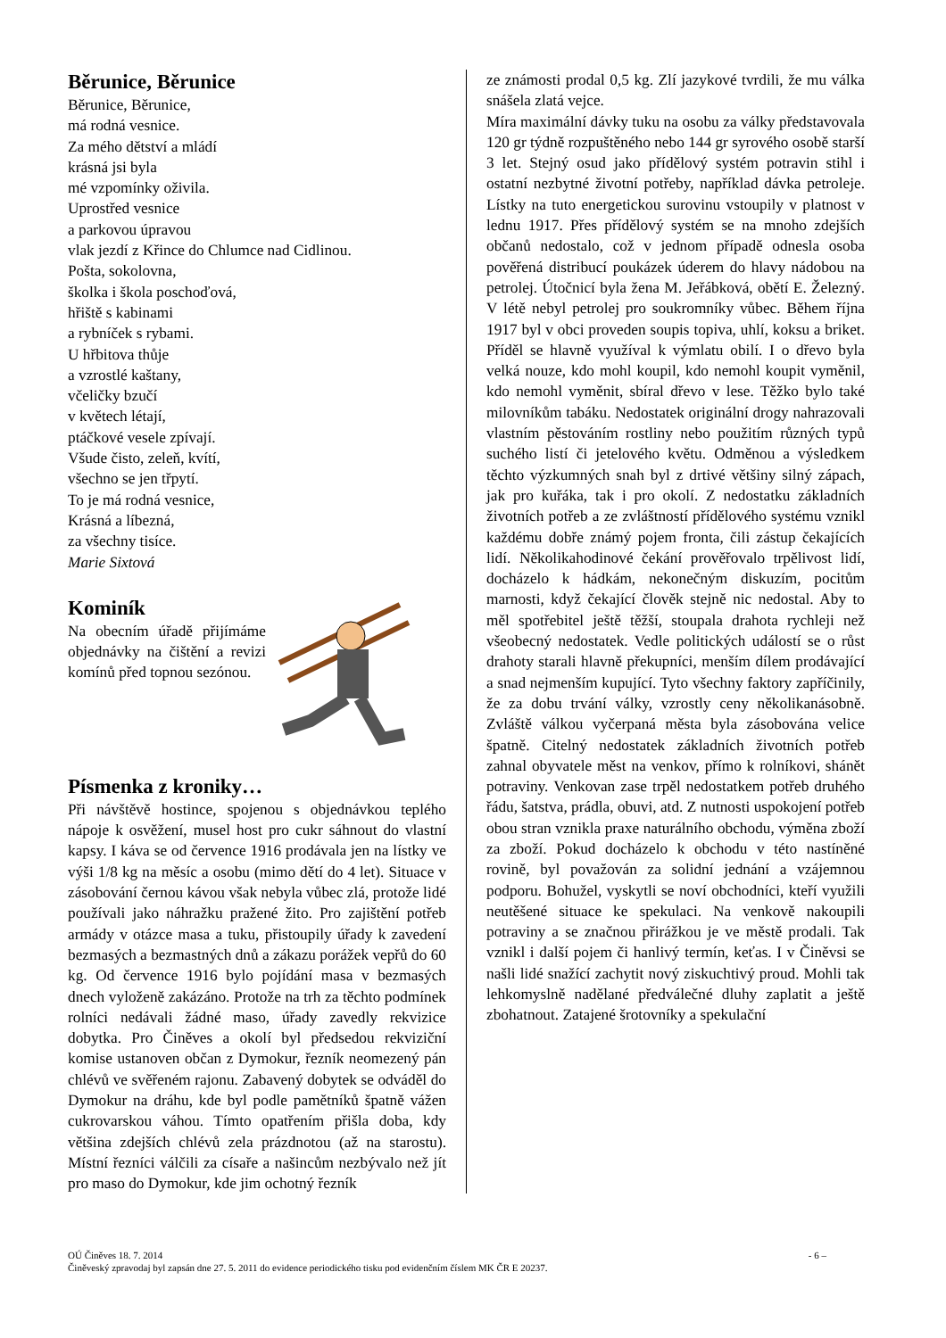Běrunice, Běrunice
Běrunice, Běrunice,
má rodná vesnice.
Za mého dětství a mládí
krásná jsi byla
mé vzpomínky oživila.
Uprostřed vesnice
a parkovou úpravou
vlak jezdí z Křince do Chlumce nad Cidlinou.
Pošta, sokolovna,
školka i škola poschoďová,
hřiště s kabinami
a rybníček s rybami.
U hřbitova thůje
a vzrostlé kaštany,
včeličky bzučí
v květech létají,
ptáčkové vesele zpívají.
Všude čisto, zeleň, kvítí,
všechno se jen třpytí.
To je má rodná vesnice,
Krásná a líbezná,
za všechny tisíce.
Marie Sixtová
Kominík
Na obecním úřadě přijímáme objednávky na čištění a revizi komínů před topnou sezónou.
Písmenka z kroniky…
Při návštěvě hostince, spojenou s objednávkou teplého nápoje k osvěžení, musel host pro cukr sáhnout do vlastní kapsy. I káva se od července 1916 prodávala jen na lístky ve výši 1/8 kg na měsíc a osobu (mimo dětí do 4 let). Situace v zásobování černou kávou však nebyla vůbec zlá, protože lidé používali jako náhražku pražené žito. Pro zajištění potřeb armády v otázce masa a tuku, přistoupily úřady k zavedení bezmasých a bezmastných dnů a zákazu porážek vepřů do 60 kg. Od července 1916 bylo pojídání masa v bezmasých dnech vyloženě zakázáno. Protože na trh za těchto podmínek rolníci nedávali žádné maso, úřady zavedly rekvizice dobytka. Pro Činěves a okolí byl předsedou rekviziční komise ustanoven občan z Dymokur, řezník neomezený pán chlévů ve svěřeném rajonu. Zabavený dobytek se odváděl do Dymokur na dráhu, kde byl podle pamětníků špatně vážen cukrovarskou váhou. Tímto opatřením přišla doba, kdy většina zdejších chlévů zela prázdnotou (až na starostu). Místní řezníci válčili za císaře a našincům nezbývalo než jít pro maso do Dymokur, kde jim ochotný řezník
ze známosti prodal 0,5 kg. Zlí jazykové tvrdili, že mu válka snášela zlatá vejce.
Míra maximální dávky tuku na osobu za války představovala 120 gr týdně rozpuštěného nebo 144 gr syrového osobě starší 3 let. Stejný osud jako přídělový systém potravin stihl i ostatní nezbytné životní potřeby, například dávka petroleje. Lístky na tuto energetickou surovinu vstoupily v platnost v lednu 1917. Přes přídělový systém se na mnoho zdejších občanů nedostalo, což v jednom případě odnesla osoba pověřená distribucí poukázek úderem do hlavy nádobou na petrolej. Útočnicí byla žena M. Jeřábková, obětí E. Železný. V létě nebyl petrolej pro soukromníky vůbec. Během října 1917 byl v obci proveden soupis topiva, uhlí, koksu a briket. Příděl se hlavně využíval k výmlatu obilí. I o dřevo byla velká nouze, kdo mohl koupil, kdo nemohl koupit vyměnil, kdo nemohl vyměnit, sbíral dřevo v lese. Těžko bylo také milovníkům tabáku. Nedostatek originální drogy nahrazovali vlastním pěstováním rostliny nebo použitím různých typů suchého listí či jetelového květu. Odměnou a výsledkem těchto výzkumných snah byl z drtivé většiny silný zápach, jak pro kuřáka, tak i pro okolí. Z nedostatku základních životních potřeb a ze zvláštností přídělového systému vznikl každému dobře známý pojem fronta, čili zástup čekajících lidí. Několikahodinové čekání prověřovalo trpělivost lidí, docházelo k hádkám, nekonečným diskuzím, pocitům marnosti, když čekající člověk stejně nic nedostal. Aby to měl spotřebitel ještě těžší, stoupala drahota rychleji než všeobecný nedostatek. Vedle politických událostí se o růst drahoty starali hlavně překupníci, menším dílem prodávající a snad nejmenším kupující. Tyto všechny faktory zapříčinily, že za dobu trvání války, vzrostly ceny několikanásobně. Zvláště válkou vyčerpaná města byla zásobována velice špatně. Citelný nedostatek základních životních potřeb zahnal obyvatele měst na venkov, přímo k rolníkovi, shánět potraviny. Venkovan zase trpěl nedostatkem potřeb druhého řádu, šatstva, prádla, obuvi, atd. Z nutnosti uspokojení potřeb obou stran vznikla praxe naturálního obchodu, výměna zboží za zboží. Pokud docházelo k obchodu v této nastíněné rovině, byl považován za solidní jednání a vzájemnou podporu. Bohužel, vyskytli se noví obchodníci, kteří využili neutěšené situace ke spekulaci. Na venkově nakoupili potraviny a se značnou přirážkou je ve městě prodali. Tak vznikl i další pojem či hanlivý termín, keťas. I v Činěvsi se našli lidé snažící zachytit nový ziskuchtivý proud. Mohli tak lehkomyslně nadělané předválečné dluhy zaplatit a ještě zbohatnout. Zatajené šrotovníky a spekulační
OÚ Činěves 18. 7. 2014 - 6 –
Činěveský zpravodaj byl zapsán dne 27. 5. 2011 do evidence periodického tisku pod evidenčním číslem MK ČR E 20237.